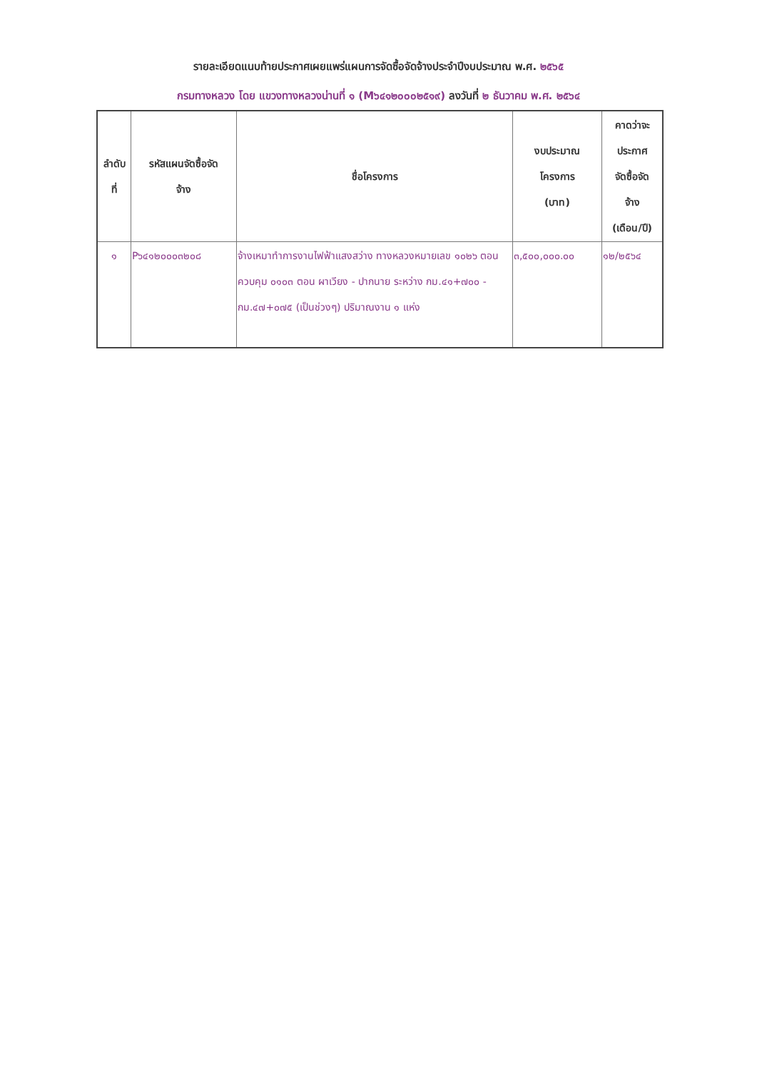รายละเอียดแนบท้ายประกาศเผยแพร่แผนการจัดซื้อจัดจ้างประจำปีงบประมาณ พ.ศ. ๒๕๖๕
กรมทางหลวง โดย แขวงทางหลวงน่านที่ ๑ (M๖๔๑๒๐๐๐๒๕๑๙) ลงวันที่ ๒ ธันวาคม พ.ศ. ๒๕๖๔
| ลำดับ ที่ | รหัสแผนจัดซื้อจัด จ้าง | ชื่อโครงการ | งบประมาณ โครงการ (บาท) | คาดว่าจะ ประกาศ จัดซื้อจัด จ้าง (เดือน/ปี) |
| --- | --- | --- | --- | --- |
| ๑ | P๖๔๑๒๐๐๐๓๒๐๘ | จ้างเหมาทำการงานไฟฟ้าแสงสว่าง ทางหลวงหมายเลข ๑๐๒๖ ตอนควบคุม ๐๑๐๓ ตอน ผาเวียง - ปากนาย ระหว่าง กม.๔๑+๗๐๐ - กม.๔๗+๐๗๕ (เป็นช่วงๆ) ปริมาณงาน ๑ แห่ง | ๓,๕๐๐,๐๐๐.๐๐ | ๑๒/๒๕๖๔ |